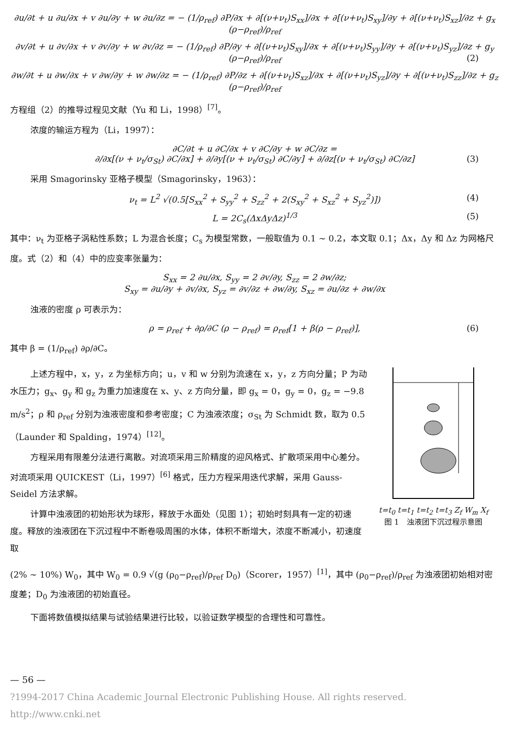∂u/∂t + u ∂u/∂x + v ∂u/∂y + w ∂u/∂z = − (1/ρ<sub>ref</sub>) ∂P/∂x + ∂[(ν+ν<sub>t</sub>)S<sub>xx</sub>]/∂x + ∂[(ν+ν<sub>t</sub>)S<sub>xy</sub>]/∂y + ∂[(ν+ν<sub>t</sub>)S<sub>xz</sub>]/∂z + g<sub>x</sub> (ρ−ρ<sub>ref</sub>)/ρ<sub>ref</sub>
∂v/∂t + u ∂v/∂x + v ∂v/∂y + w ∂v/∂z = − (1/ρ<sub>ref</sub>) ∂P/∂y + ∂[(ν+ν<sub>t</sub>)S<sub>xy</sub>]/∂x + ∂[(ν+ν<sub>t</sub>)S<sub>yy</sub>]/∂y + ∂[(ν+ν<sub>t</sub>)S<sub>yz</sub>]/∂z + g<sub>y</sub> (ρ−ρ<sub>ref</sub>)/ρ<sub>ref</sub> (2)
∂w/∂t + u ∂w/∂x + v ∂w/∂y + w ∂w/∂z = − (1/ρ<sub>ref</sub>) ∂P/∂z + ∂[(ν+ν<sub>t</sub>)S<sub>xz</sub>]/∂x + ∂[(ν+ν<sub>t</sub>)S<sub>yz</sub>]/∂y + ∂[(ν+ν<sub>t</sub>)S<sub>zz</sub>]/∂z + g<sub>z</sub> (ρ−ρ<sub>ref</sub>)/ρ<sub>ref</sub>
方程组（2）的推导过程见文献（Yu 和 Li，1998）<sup>[7]</sup>。
浓度的输运方程为（Li，1997）：
∂C/∂t + u ∂C/∂x + v ∂C/∂y + w ∂C/∂z =
∂/∂x[(ν + ν<sub>t</sub>/σ<sub>St</sub>) ∂C/∂x] + ∂/∂y[(ν + ν<sub>t</sub>/σ<sub>St</sub>) ∂C/∂y] + ∂/∂z[(ν + ν<sub>t</sub>/σ<sub>St</sub>) ∂C/∂z] (3)
采用 Smagorinsky 亚格子模型（Smagorinsky，1963）：
ν<sub>t</sub> = L<sup>2</sup> √(0.5[S<sub>xx</sub><sup>2</sup> + S<sub>yy</sub><sup>2</sup> + S<sub>zz</sub><sup>2</sup> + 2(S<sub>xy</sub><sup>2</sup> + S<sub>xz</sub><sup>2</sup> + S<sub>yz</sub><sup>2</sup>)]) (4)
L = 2C<sub>s</sub>(ΔxΔyΔz)<sup>1/3</sup> (5)
其中：ν<sub>t</sub> 为亚格子涡粘性系数；L 为混合长度；C<sub>s</sub> 为模型常数，一般取值为 0.1 ~ 0.2，本文取 0.1；Δx，Δy 和 Δz 为网格尺度。式（2）和（4）中的应变率张量为：
S<sub>xx</sub> = 2 ∂u/∂x, S<sub>yy</sub> = 2 ∂v/∂y, S<sub>zz</sub> = 2 ∂w/∂z;
S<sub>xy</sub> = ∂u/∂y + ∂v/∂x, S<sub>yz</sub> = ∂v/∂z + ∂w/∂y, S<sub>xz</sub> = ∂u/∂z + ∂w/∂x
浊液的密度 ρ 可表示为：
ρ = ρ<sub>ref</sub> + ∂ρ/∂C (ρ − ρ<sub>ref</sub>) = ρ<sub>ref</sub>[1 + β(ρ − ρ<sub>ref</sub>)], (6)
其中 β = (1/ρ<sub>ref</sub>) ∂ρ/∂C。
上述方程中，x，y，z 为坐标方向；u，v 和 w 分别为流速在 x，y，z 方向分量；P 为动水压力；g<sub>x</sub>、g<sub>y</sub> 和 g<sub>z</sub> 为重力加速度在 x、y、z 方向分量，即 g<sub>x</sub> = 0，g<sub>y</sub> = 0，g<sub>z</sub> = −9.8 m/s<sup>2</sup>；ρ 和 ρ<sub>ref</sub> 分别为浊液密度和参考密度；C 为浊液浓度；σ<sub>St</sub> 为 Schmidt 数，取为 0.5（Launder 和 Spalding，1974）<sup>[12]</sup>。
方程采用有限差分法进行离散。对流项采用三阶精度的迎风格式、扩散项采用中心差分。对流项采用 QUICKEST（Li，1997）<sup>[6]</sup> 格式，压力方程采用迭代求解，采用 Gauss-Seidel 方法求解。
计算中浊液团的初始形状为球形，释放于水面处（见图 1）；初始时刻具有一定的初速度。释放的浊液团在下沉过程中不断卷吸周围的水体，体积不断增大，浓度不断减小，初速度取
t=t<sub>0</sub> t=t<sub>1</sub> t=t<sub>2</sub> t=t<sub>3</sub> Z<sub>f</sub> W<sub>m</sub> X<sub>f</sub>
图 1　浊液团下沉过程示意图
(2% ~ 10%) W<sub>0</sub>，其中 W<sub>0</sub> = 0.9 √(g (ρ<sub>0</sub>−ρ<sub>ref</sub>)/ρ<sub>ref</sub> D<sub>0</sub>)（Scorer，1957）<sup>[1]</sup>，其中 (ρ<sub>0</sub>−ρ<sub>ref</sub>)/ρ<sub>ref</sub> 为浊液团初始相对密度差；D<sub>0</sub> 为浊液团的初始直径。
下面将数值模拟结果与试验结果进行比较，以验证数学模型的合理性和可靠性。
— 56 —
?1994-2017 China Academic Journal Electronic Publishing House. All rights reserved. http://www.cnki.net